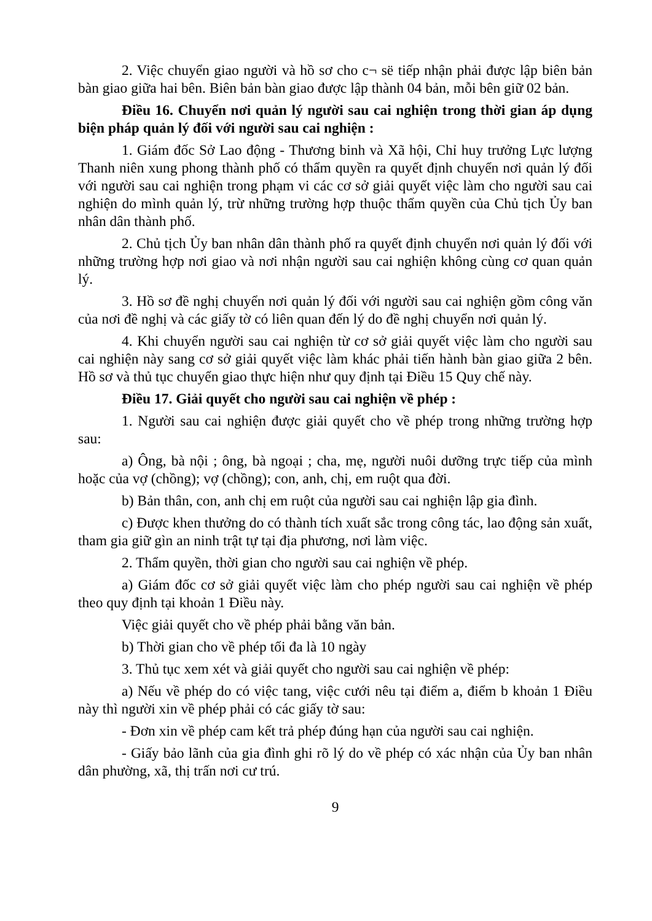2. Việc chuyển giao người và hồ sơ cho c¬ së tiếp nhận phải được lập biên bản bàn giao giữa hai bên. Biên bản bàn giao được lập thành 04 bản, mỗi bên giữ 02 bản.
Điều 16. Chuyển nơi quản lý người sau cai nghiện trong thời gian áp dụng biện pháp quản lý đối với người sau cai nghiện :
1. Giám đốc Sở Lao động - Thương binh và Xã hội, Chỉ huy trưởng Lực lượng Thanh niên xung phong thành phố có thẩm quyền ra quyết định chuyển nơi quản lý đối với người sau cai nghiện trong phạm vi các cơ sở giải quyết việc làm cho người sau cai nghiện do mình quản lý, trừ những trường hợp thuộc thẩm quyền của Chủ tịch Ủy ban nhân dân thành phố.
2. Chủ tịch Ủy ban nhân dân thành phố ra quyết định chuyển nơi quản lý đối với những trường hợp nơi giao và nơi nhận người sau cai nghiện không cùng cơ quan quản lý.
3. Hồ sơ đề nghị chuyển nơi quản lý đối với người sau cai nghiện gồm công văn của nơi đề nghị và các giấy tờ có liên quan đến lý do đề nghị chuyển nơi quản lý.
4. Khi chuyển người sau cai nghiện từ cơ sở giải quyết việc làm cho người sau cai nghiện này sang cơ sở giải quyết việc làm khác phải tiến hành bàn giao giữa 2 bên. Hồ sơ và thủ tục chuyển giao thực hiện như quy định tại Điều 15 Quy chế này.
Điều 17. Giải quyết cho người sau cai nghiện về phép :
1. Người sau cai nghiện được giải quyết cho về phép trong những trường hợp sau:
a) Ông, bà nội ; ông, bà ngoại ; cha, mẹ, người nuôi dưỡng trực tiếp của mình hoặc của vợ (chồng); vợ (chồng); con, anh, chị, em ruột qua đời.
b) Bản thân, con, anh chị em ruột của người sau cai nghiện lập gia đình.
c) Được khen thưởng do có thành tích xuất sắc trong công tác, lao động sản xuất, tham gia giữ gìn an ninh trật tự tại địa phương, nơi làm việc.
2. Thẩm quyền, thời gian cho người sau cai nghiện về phép.
a) Giám đốc cơ sở giải quyết việc làm cho phép người sau cai nghiện về phép theo quy định tại khoản 1 Điều này.
Việc giải quyết cho về phép phải bằng văn bản.
b) Thời gian cho về phép tối đa là 10 ngày
3. Thủ tục xem xét và giải quyết cho người sau cai nghiện về phép:
a) Nếu về phép do có việc tang, việc cưới nêu tại điểm a, điểm b khoản 1 Điều này thì người xin về phép phải có các giấy tờ sau:
- Đơn xin về phép cam kết trả phép đúng hạn của người sau cai nghiện.
- Giấy bảo lãnh của gia đình ghi rõ lý do về phép có xác nhận của Ủy ban nhân dân phường, xã, thị trấn nơi cư trú.
9